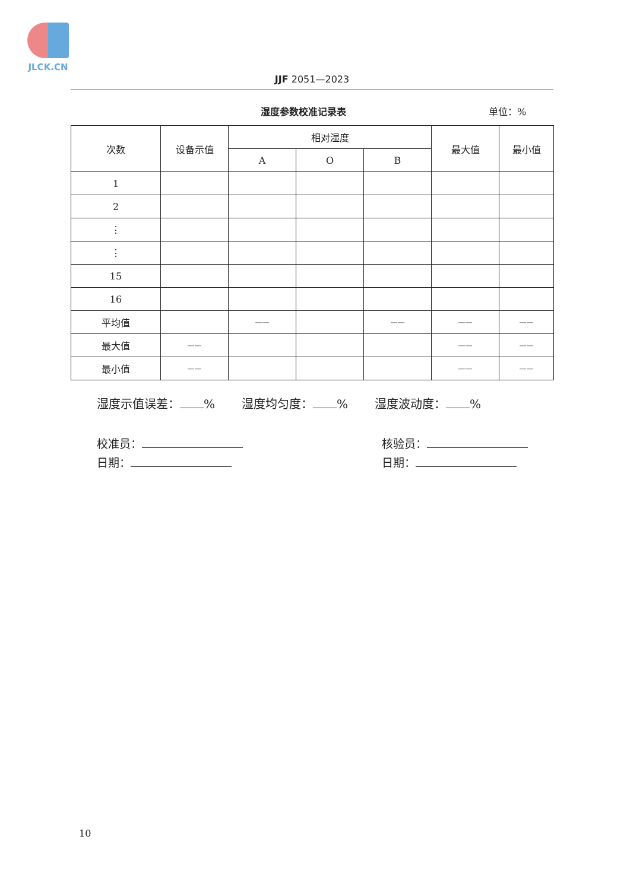JLCK.CN
JJF 2051—2023
湿度参数校准记录表 单位：%
| 次数 | 设备示值 | 相对湿度 | | | 最大值 | 最小值 |
| --- | --- | --- | --- | --- | --- | --- |
| | | A | O | B | | |
| 1 | | | | | | |
| 2 | | | | | | |
| ⋮ | | | | | | |
| ⋮ | | | | | | |
| 15 | | | | | | |
| 16 | | | | | | |
| 平均值 | | —— | | —— | —— | —— |
| 最大值 | —— | | | | —— | —— |
| 最小值 | —— | | | | —— | —— |
湿度示值误差： % 湿度均匀度： % 湿度波动度： %
校准员：
日期：
核验员：
日期：
10